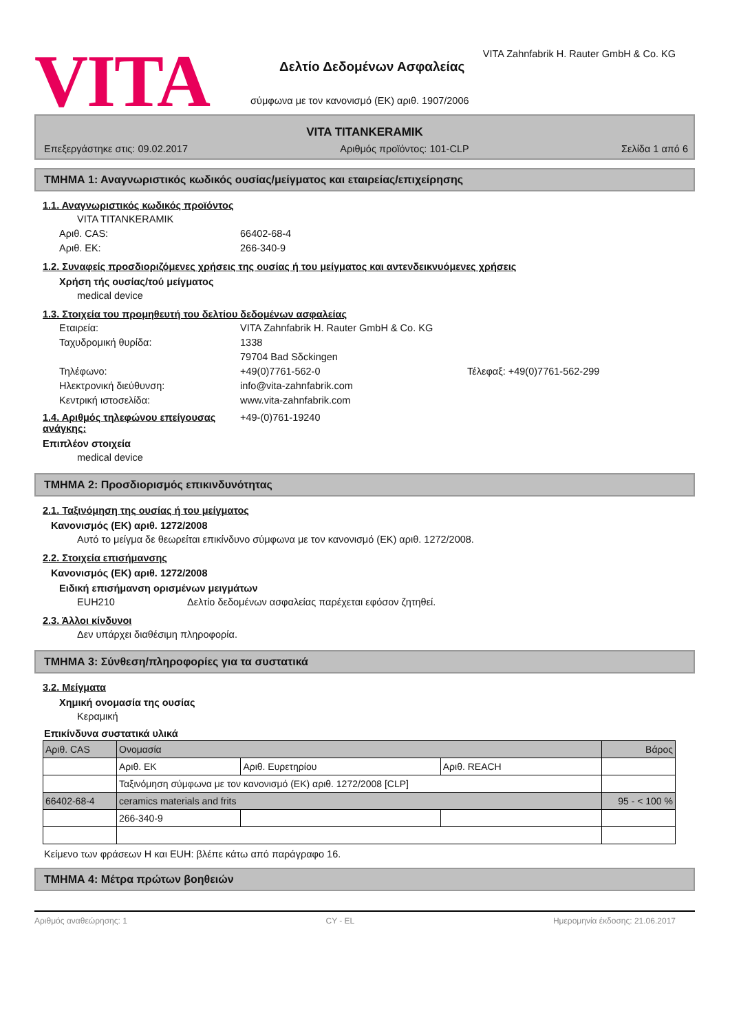VITA
VITA Zahnfabrik H. Rauter GmbH & Co. KG
Δελτίο Δεδομένων Ασφαλείας
σύμφωνα με τον κανονισμό (ΕΚ) αριθ. 1907/2006
VITA TITANKERAMIK
Επεξεργάστηκε στις: 09.02.2017 Αριθμός προϊόντος: 101-CLP Σελίδα 1 από 6
ΤΜΗΜΑ 1: Αναγνωριστικός κωδικός ουσίας/μείγματος και εταιρείας/επιχείρησης
1.1. Αναγνωριστικός κωδικός προϊόντος
VITA TITANKERAMIK
Αριθ. CAS: 66402-68-4
Αριθ. ΕΚ: 266-340-9
1.2. Συναφείς προσδιοριζόμενες χρήσεις της ουσίας ή του μείγματος και αντενδεικνυόμενες χρήσεις
Χρήση τής ουσίας/τού μείγματος
medical device
1.3. Στοιχεία του προμηθευτή του δελτίου δεδομένων ασφαλείας
Εταιρεία: VITA Zahnfabrik H. Rauter GmbH & Co. KG
Ταχυδρομική θυρίδα: 1338
79704 Bad Sδckingen
Τηλέφωνο: +49(0)7761-562-0 Τέλεφαξ: +49(0)7761-562-299
Ηλεκτρονική διεύθυνση: info@vita-zahnfabrik.com
Κεντρική ιστοσελίδα: www.vita-zahnfabrik.com
1.4. Αριθμός τηλεφώνου επείγουσας ανάγκης: +49-(0)761-19240
Επιπλέον στοιχεία
medical device
ΤΜΗΜΑ 2: Προσδιορισμός επικινδυνότητας
2.1. Ταξινόμηση της ουσίας ή του μείγματος
Κανονισμός (ΕΚ) αριθ. 1272/2008
Αυτό το μείγμα δε θεωρείται επικίνδυνο σύμφωνα με τον κανονισμό (ΕΚ) αριθ. 1272/2008.
2.2. Στοιχεία επισήμανσης
Κανονισμός (ΕΚ) αριθ. 1272/2008
Ειδική επισήμανση ορισμένων μειγμάτων
EUH210 Δελτίο δεδομένων ασφαλείας παρέχεται εφόσον ζητηθεί.
2.3. Άλλοι κίνδυνοι
Δεν υπάρχει διαθέσιμη πληροφορία.
ΤΜΗΜΑ 3: Σύνθεση/πληροφορίες για τα συστατικά
3.2. Μείγματα
Χημική ονομασία της ουσίας
Κεραμική
Επικίνδυνα συστατικά υλικά
| Αριθ. CAS | Ονομασία | | | Βάρος |
| | Αριθ. ΕΚ | Αριθ. Ευρετηρίου | Αριθ. REACH | |
| | Ταξινόμηση σύμφωνα με τον κανονισμό (ΕΚ) αριθ. 1272/2008 [CLP] | | | |
| 66402-68-4 | ceramics materials and frits | | | 95 - < 100 % |
| | 266-340-9 | | | |
Κείμενο των φράσεων H και EUH: βλέπε κάτω από παράγραφο 16.
ΤΜΗΜΑ 4: Μέτρα πρώτων βοηθειών
Αριθμός αναθεώρησης: 1 CY - EL Ημερομηνία έκδοσης: 21.06.2017